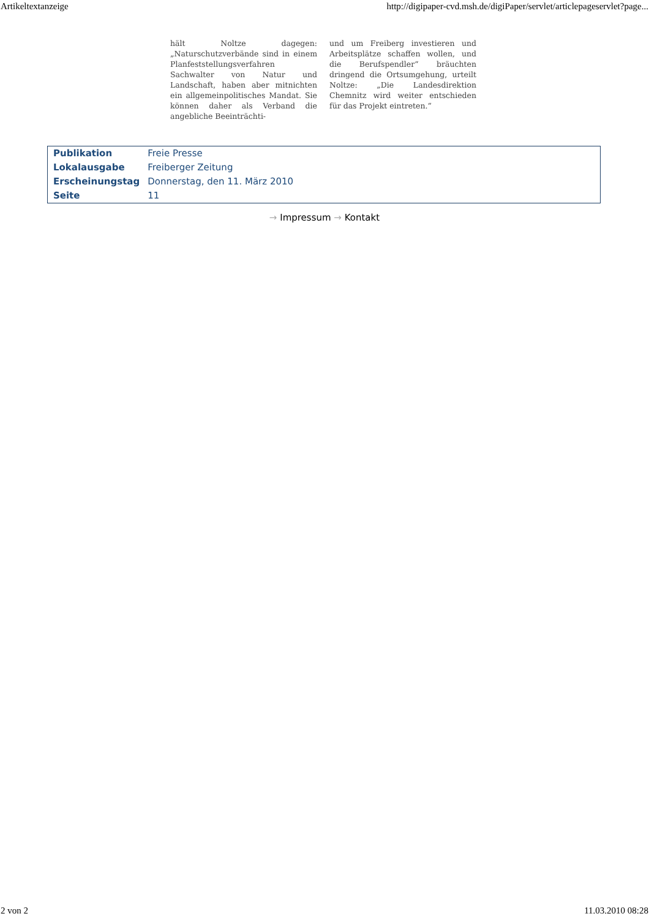Artikeltextanzeige http://digipaper-cvd.msh.de/digiPaper/servlet/articlepageservlet?page...
hält Noltze dagegen: „Naturschutzverbände sind in einem Planfeststellungsverfahren Sachwalter von Natur und Landschaft, haben aber mitnichten ein allgemeinpolitisches Mandat. Sie können daher als Verband die angebliche Beeinträchti-
und um Freiberg investieren und Arbeitsplätze schaffen wollen, und die Berufspendler“ bräuchten dringend die Ortsumgehung, urteilt Noltze: „Die Landesdirektion Chemnitz wird weiter entschieden für das Projekt eintreten.“
| Publikation | Freie Presse |
| Lokalausgabe | Freiberger Zeitung |
| Erscheinungstag | Donnerstag, den 11. März 2010 |
| Seite | 11 |
→ Impressum → Kontakt
2 von 2 11.03.2010 08:28